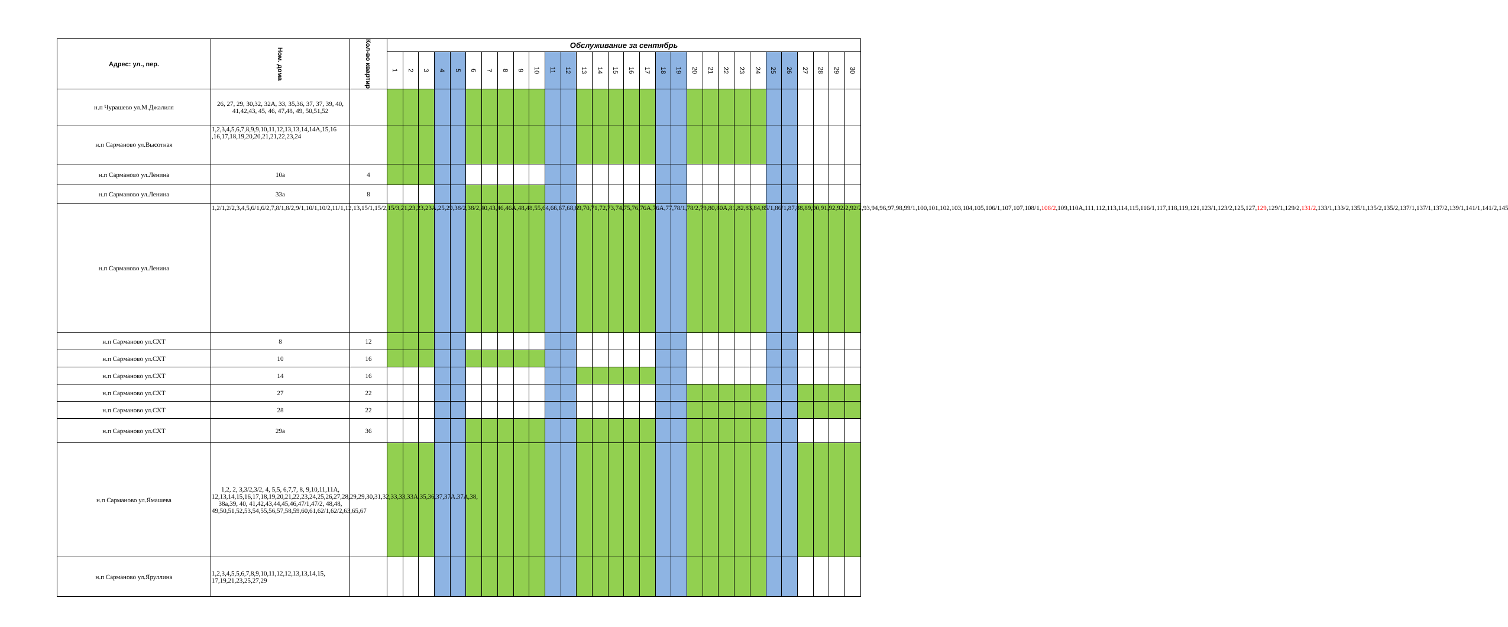| Адрес: ул., пер. | Ном. дома | Кол-во квартир | Обслуживание за сентябрь | | | | | | | | | | | | | | | | | | | | | | | | | | | | | |
| --- | --- | --- | --- | --- | --- | --- | --- | --- | --- | --- | --- | --- | --- | --- | --- | --- | --- | --- | --- | --- | --- | --- | --- | --- | --- | --- | --- | --- | --- | --- | --- | --- |
| | | | 1 | 2 | 3 | 4 | 5 | 6 | 7 | 8 | 9 | 10 | 11 | 12 | 13 | 14 | 15 | 16 | 17 | 18 | 19 | 20 | 21 | 22 | 23 | 24 | 25 | 26 | 27 | 28 | 29 | 30 |
| н.п Чурашево ул.М.Джалиля | 26, 27, 29, 30,32, 32А, 33, 35,36, 37, 37, 39, 40, 41,42,43, 45, 46, 47,48, 49, 50,51,52 | | | | | | | | | | | | | | | | | | | | | | | | | | | | | | | |
| н.п Сарманово ул.Высотная | 1,2,3,4,5,6,7,8,9,9,10,11,12,13,13,14,14А,15,16 ,16,17,18,19,20,20,21,21,22,23,24 | | | | | | | | | | | | | | | | | | | | | | | | | | | | | | | |
| н.п Сарманово ул.Ленина | 10а | 4 | | | | | | | | | | | | | | | | | | | | | | | | | | | | | | |
| н.п Сарманово ул.Ленина | 33а | 8 | | | | | | | | | | | | | | | | | | | | | | | | | | | | | | |
| н.п Сарманово ул.Ленина | 1,2/1,2/2,3,4,5,6/1,6/2,7,8/1,8/2,9/1,10/1,10/2,11/1,12,13,15/1,15/2,15/3,21,23,23,23А,25,29,38/2,38/2,40,43,46,46А,48,48,55,64,66,67,68,69,70,71,72,73,74,75,76,76А,76А,77,78/1,78/2,79,80,80А,81,82,83,84,85/1,86/1,87,88,89,90,91,92,92/2,92/2,93,94,96,97,98,99/1,100,101,102,103,104,105,106/1,107,107,108/1, 108/2 ,109,110А,111,112,113,114,115,116/1,117,118,119,121,123/1,123/2,125,127, 129 ,129/1,129/2, 131/2 ,133/1,133/2,135/1,135/2,135/2,137/1,137/1,137/2,139/1,141/1,141/2,145 | | | | | | | | | | | | | | | | | | | | | | | | | | | | | | | |
| н.п Сарманово ул.СХТ | 8 | 12 | | | | | | | | | | | | | | | | | | | | | | | | | | | | | | |
| н.п Сарманово ул.СХТ | 10 | 16 | | | | | | | | | | | | | | | | | | | | | | | | | | | | | | |
| н.п Сарманово ул.СХТ | 14 | 16 | | | | | | | | | | | | | | | | | | | | | | | | | | | | | | |
| н.п Сарманово ул.СХТ | 27 | 22 | | | | | | | | | | | | | | | | | | | | | | | | | | | | | | |
| н.п Сарманово ул.СХТ | 28 | 22 | | | | | | | | | | | | | | | | | | | | | | | | | | | | | | |
| н.п Сарманово ул.СХТ | 29а | 36 | | | | | | | | | | | | | | | | | | | | | | | | | | | | | | |
| н.п Сарманово ул.Ямашева | 1,2, 2, 3,3/2,3/2, 4, 5,5, 6,7,7, 8, 9,10,11,11А, 12,13,14,15,16,17,18,19,20,21,22,23,24,25,26,27,28,29,29,30,31,32,33,33,33А,35,36,37,37А.37А,38, 38а,39, 40, 41,42,43,44,45,46,47/1,47/2, 48,48, 49,50,51,52,53,54,55,56,57,58,59,60,61,62/1,62/2,63,65,67 | | | | | | | | | | | | | | | | | | | | | | | | | | | | | | | |
| н.п Сарманово ул.Яруллина | 1,2,3,4,5,5,6,7,8,9,10,11,12,12,13,13,14,15, 17,19,21,23,25,27,29 | | | | | | | | | | | | | | | | | | | | | | | | | | | | | | | |